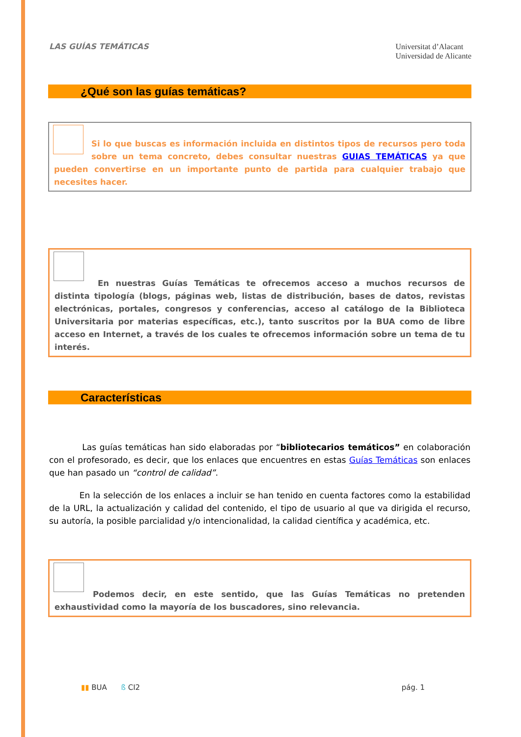LAS GUÍAS TEMÁTICAS
Universitat d’Alacant
Universidad de Alicante
¿Qué son las guías temáticas?
Si lo que buscas es información incluida en distintos tipos de recursos pero toda sobre un tema concreto, debes consultar nuestras GUIAS TEMÁTICAS ya que pueden convertirse en un importante punto de partida para cualquier trabajo que necesites hacer.
En nuestras Guías Temáticas te ofrecemos acceso a muchos recursos de distinta tipología (blogs, páginas web, listas de distribución, bases de datos, revistas electrónicas, portales, congresos y conferencias, acceso al catálogo de la Biblioteca Universitaria por materias específicas, etc.), tanto suscritos por la BUA como de libre acceso en Internet, a través de los cuales te ofrecemos información sobre un tema de tu interés.
Características
Las guías temáticas han sido elaboradas por “bibliotecarios temáticos” en colaboración con el profesorado, es decir, que los enlaces que encuentres en estas Guías Temáticas son enlaces que han pasado un “control de calidad”.
En la selección de los enlaces a incluir se han tenido en cuenta factores como la estabilidad de la URL, la actualización y calidad del contenido, el tipo de usuario al que va dirigida el recurso, su autoría, la posible parcialidad y/o intencionalidad, la calidad científica y académica, etc.
Podemos decir, en este sentido, que las Guías Temáticas no pretenden exhaustividad como la mayoría de los buscadores, sino relevancia.
▮▮ BUA ß CI2 pág. 1